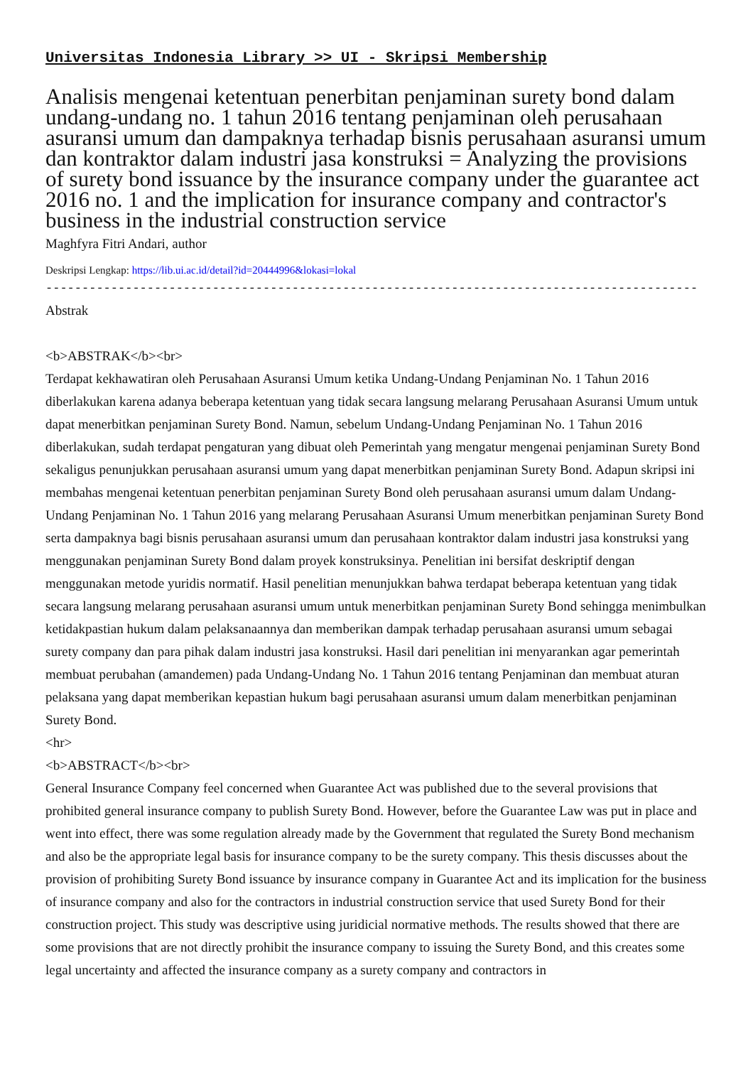Universitas Indonesia Library >> UI - Skripsi Membership
Analisis mengenai ketentuan penerbitan penjaminan surety bond dalam undang-undang no. 1 tahun 2016 tentang penjaminan oleh perusahaan asuransi umum dan dampaknya terhadap bisnis perusahaan asuransi umum dan kontraktor dalam industri jasa konstruksi = Analyzing the provisions of surety bond issuance by the insurance company under the guarantee act 2016 no. 1 and the implication for insurance company and contractor's business in the industrial construction service
Maghfyra Fitri Andari, author
Deskripsi Lengkap: https://lib.ui.ac.id/detail?id=20444996&lokasi=lokal
------------------------------------------------------------------------------------------
Abstrak
<b>ABSTRAK</b><br>
Terdapat kekhawatiran oleh Perusahaan Asuransi Umum ketika Undang-Undang Penjaminan No. 1 Tahun 2016 diberlakukan karena adanya beberapa ketentuan yang tidak secara langsung melarang Perusahaan Asuransi Umum untuk dapat menerbitkan penjaminan Surety Bond. Namun, sebelum Undang-Undang Penjaminan No. 1 Tahun 2016 diberlakukan, sudah terdapat pengaturan yang dibuat oleh Pemerintah yang mengatur mengenai penjaminan Surety Bond sekaligus penunjukkan perusahaan asuransi umum yang dapat menerbitkan penjaminan Surety Bond. Adapun skripsi ini membahas mengenai ketentuan penerbitan penjaminan Surety Bond oleh perusahaan asuransi umum dalam Undang-Undang Penjaminan No. 1 Tahun 2016 yang melarang Perusahaan Asuransi Umum menerbitkan penjaminan Surety Bond serta dampaknya bagi bisnis perusahaan asuransi umum dan perusahaan kontraktor dalam industri jasa konstruksi yang menggunakan penjaminan Surety Bond dalam proyek konstruksinya. Penelitian ini bersifat deskriptif dengan menggunakan metode yuridis normatif. Hasil penelitian menunjukkan bahwa terdapat beberapa ketentuan yang tidak secara langsung melarang perusahaan asuransi umum untuk menerbitkan penjaminan Surety Bond sehingga menimbulkan ketidakpastian hukum dalam pelaksanaannya dan memberikan dampak terhadap perusahaan asuransi umum sebagai surety company dan para pihak dalam industri jasa konstruksi. Hasil dari penelitian ini menyarankan agar pemerintah membuat perubahan (amandemen) pada Undang-Undang No. 1 Tahun 2016 tentang Penjaminan dan membuat aturan pelaksana yang dapat memberikan kepastian hukum bagi perusahaan asuransi umum dalam menerbitkan penjaminan Surety Bond.
<hr>
<b>ABSTRACT</b><br>
General Insurance Company feel concerned when Guarantee Act was published due to the several provisions that prohibited general insurance company to publish Surety Bond. However, before the Guarantee Law was put in place and went into effect, there was some regulation already made by the Government that regulated the Surety Bond mechanism and also be the appropriate legal basis for insurance company to be the surety company. This thesis discusses about the provision of prohibiting Surety Bond issuance by insurance company in Guarantee Act and its implication for the business of insurance company and also for the contractors in industrial construction service that used Surety Bond for their construction project. This study was descriptive using juridicial normative methods. The results showed that there are some provisions that are not directly prohibit the insurance company to issuing the Surety Bond, and this creates some legal uncertainty and affected the insurance company as a surety company and contractors in